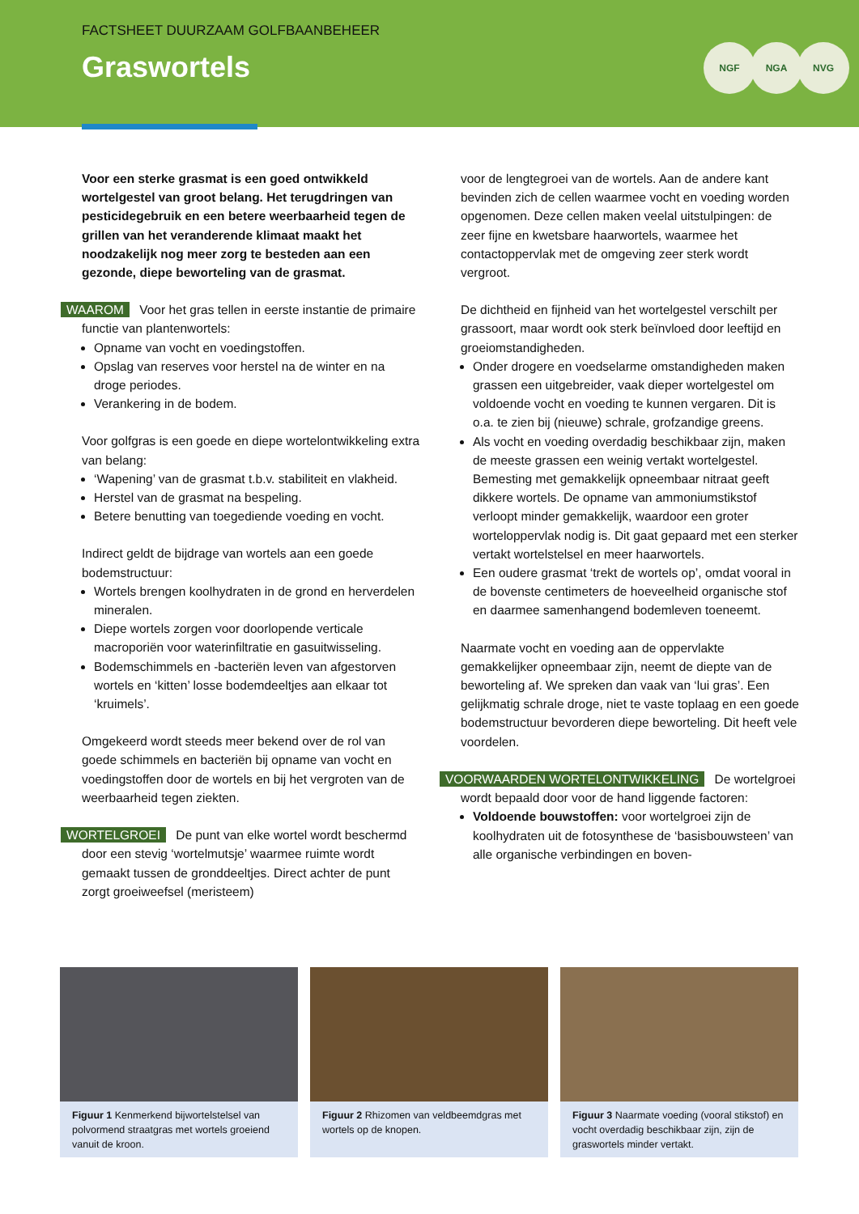FACTSHEET DUURZAAM GOLFBAANBEHEER
Graswortels
NGF NGA NVG
Voor een sterke grasmat is een goed ontwikkeld wortelgestel van groot belang. Het terugdringen van pesticidegebruik en een betere weerbaarheid tegen de grillen van het veranderende klimaat maakt het noodzakelijk nog meer zorg te besteden aan een gezonde, diepe beworteling van de grasmat.
WAAROM Voor het gras tellen in eerste instantie de primaire functie van plantenwortels:
Opname van vocht en voedingstoffen.
Opslag van reserves voor herstel na de winter en na droge periodes.
Verankering in de bodem.
Voor golfgras is een goede en diepe wortelontwikkeling extra van belang:
‘Wapening’ van de grasmat t.b.v. stabiliteit en vlakheid.
Herstel van de grasmat na bespeling.
Betere benutting van toegediende voeding en vocht.
Indirect geldt de bijdrage van wortels aan een goede bodemstructuur:
Wortels brengen koolhydraten in de grond en herverdelen mineralen.
Diepe wortels zorgen voor doorlopende verticale macroporiën voor waterinfiltratie en gasuitwisseling.
Bodemschimmels en -bacteriën leven van afgestorven wortels en ‘kitten’ losse bodemdeeltjes aan elkaar tot ‘kruimels’.
Omgekeerd wordt steeds meer bekend over de rol van goede schimmels en bacteriën bij opname van vocht en voedingstoffen door de wortels en bij het vergroten van de weerbaarheid tegen ziekten.
WORTELGROEI De punt van elke wortel wordt beschermd door een stevig ‘wortelmutsje’ waarmee ruimte wordt gemaakt tussen de gronddeeltjes. Direct achter de punt zorgt groeiweefsel (meristeem)
voor de lengtegroei van de wortels. Aan de andere kant bevinden zich de cellen waarmee vocht en voeding worden opgenomen. Deze cellen maken veelal uitstulpingen: de zeer fijne en kwetsbare haarwortels, waarmee het contactoppervlak met de omgeving zeer sterk wordt vergroot.
De dichtheid en fijnheid van het wortelgestel verschilt per grassoort, maar wordt ook sterk beïnvloed door leeftijd en groeiomstandigheden.
Onder drogere en voedselarme omstandigheden maken grassen een uitgebreider, vaak dieper wortelgestel om voldoende vocht en voeding te kunnen vergaren. Dit is o.a. te zien bij (nieuwe) schrale, grofzandige greens.
Als vocht en voeding overdadig beschikbaar zijn, maken de meeste grassen een weinig vertakt wortelgestel. Bemesting met gemakkelijk opneembaar nitraat geeft dikkere wortels. De opname van ammoniumstikstof verloopt minder gemakkelijk, waardoor een groter worteloppervlak nodig is. Dit gaat gepaard met een sterker vertakt wortelstelsel en meer haarwortels.
Een oudere grasmat ‘trekt de wortels op’, omdat vooral in de bovenste centimeters de hoeveelheid organische stof en daarmee samenhangend bodemleven toeneemt.
Naarmate vocht en voeding aan de oppervlakte gemakkelijker opneembaar zijn, neemt de diepte van de beworteling af. We spreken dan vaak van ‘lui gras’. Een gelijkmatig schrale droge, niet te vaste toplaag en een goede bodemstructuur bevorderen diepe beworteling. Dit heeft vele voordelen.
VOORWAARDEN WORTELONTWIKKELING De wortelgroei wordt bepaald door voor de hand liggende factoren:
Voldoende bouwstoffen: voor wortelgroei zijn de koolhydraten uit de fotosynthese de ‘basisbouwsteen’ van alle organische verbindingen en boven-
Figuur 1 Kenmerkend bijwortelstelsel van polvormend straatgras met wortels groeiend vanuit de kroon.
Figuur 2 Rhizomen van veldbeemdgras met wortels op de knopen.
Figuur 3 Naarmate voeding (vooral stikstof) en vocht overdadig beschikbaar zijn, zijn de graswortels minder vertakt.